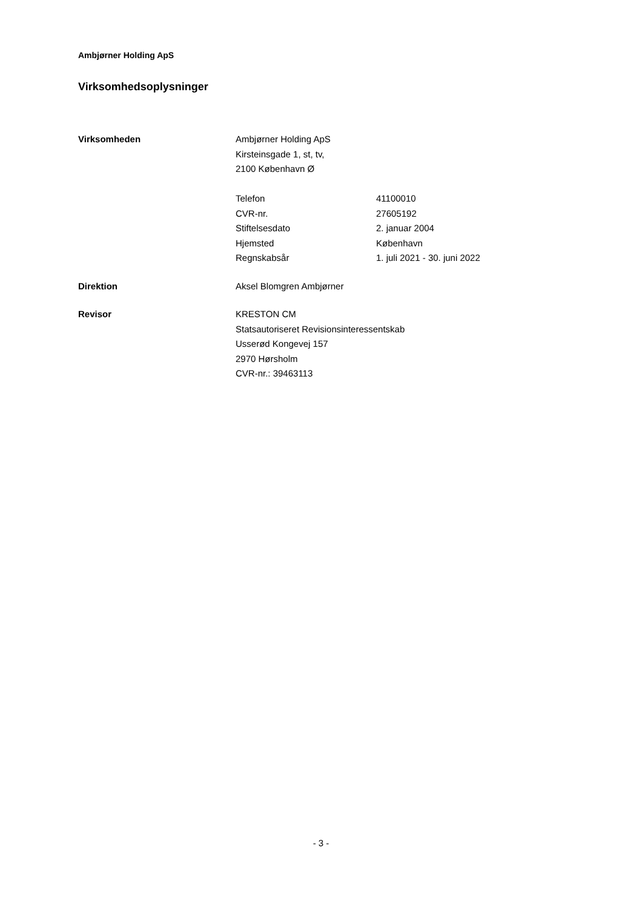Ambjørner Holding ApS
Virksomhedsoplysninger
Virksomheden Ambjørner Holding ApS
Kirsteinsgade 1, st, tv,
2100 København Ø
Telefon 41100010
CVR-nr. 27605192
Stiftelsesdato 2. januar 2004
Hjemsted København
Regnskabsår 1. juli 2021 - 30. juni 2022
Direktion Aksel Blomgren Ambjørner
Revisor KRESTON CM
Statsautoriseret Revisionsinteressentskab
Usserød Kongevej 157
2970 Hørsholm
CVR-nr.: 39463113
- 3 -